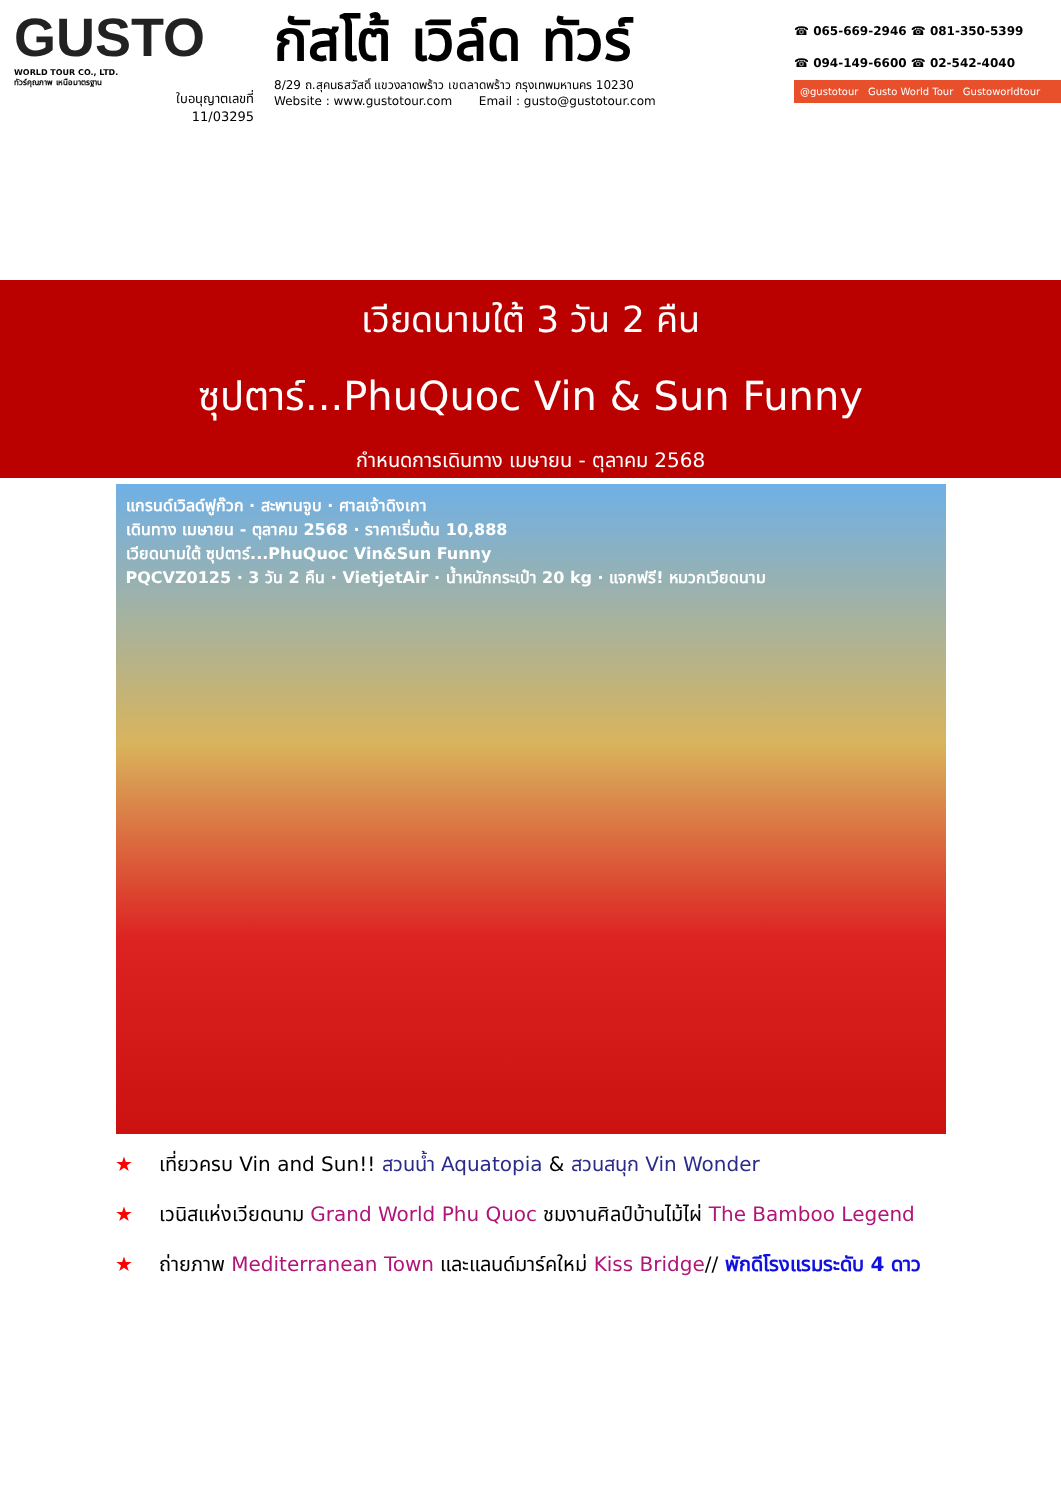GUSTO
WORLD TOUR CO., LTD.
ทัวร์คุณภาพ เหนือมาตรฐาน
ใบอนุญาตเลขที่
11/03295
กัสโต้ เวิล์ด ทัวร์
8/29 ถ.สุคนธสวัสดิ์ แขวงลาดพร้าว เขตลาดพร้าว กรุงเทพมหานคร 10230
Website : www.gustotour.com Email : gusto@gustotour.com
☎ 065-669-2946 ☎ 081-350-5399
☎ 094-149-6600 ☎ 02-542-4040
@gustotour Gusto World Tour Gustoworldtour
เวียดนามใต้ 3 วัน 2 คืน
ซุปตาร์...PhuQuoc Vin & Sun Funny
กำหนดการเดินทาง เมษายน - ตุลาคม 2568
แกรนด์เวิลด์ฟูก๊วก · สะพานจูบ · ศาลเจ้าดิงเกา
เดินทาง เมษายน - ตุลาคม 2568 · ราคาเริ่มต้น 10,888
เวียดนามใต้ ซุปตาร์...PhuQuoc Vin&Sun Funny
PQCVZ0125 · 3 วัน 2 คืน · VietjetAir · น้ำหนักกระเป๋า 20 kg · แจกฟรี! หมวกเวียดนาม
★ เที่ยวครบ Vin and Sun!! สวนน้ำ Aquatopia & สวนสนุก Vin Wonder
★ เวนิสแห่งเวียดนาม Grand World Phu Quoc ชมงานศิลป์บ้านไม้ไผ่ The Bamboo Legend
★ ถ่ายภาพ Mediterranean Town และแลนด์มาร์คใหม่ Kiss Bridge// พักดีโรงแรมระดับ 4 ดาว